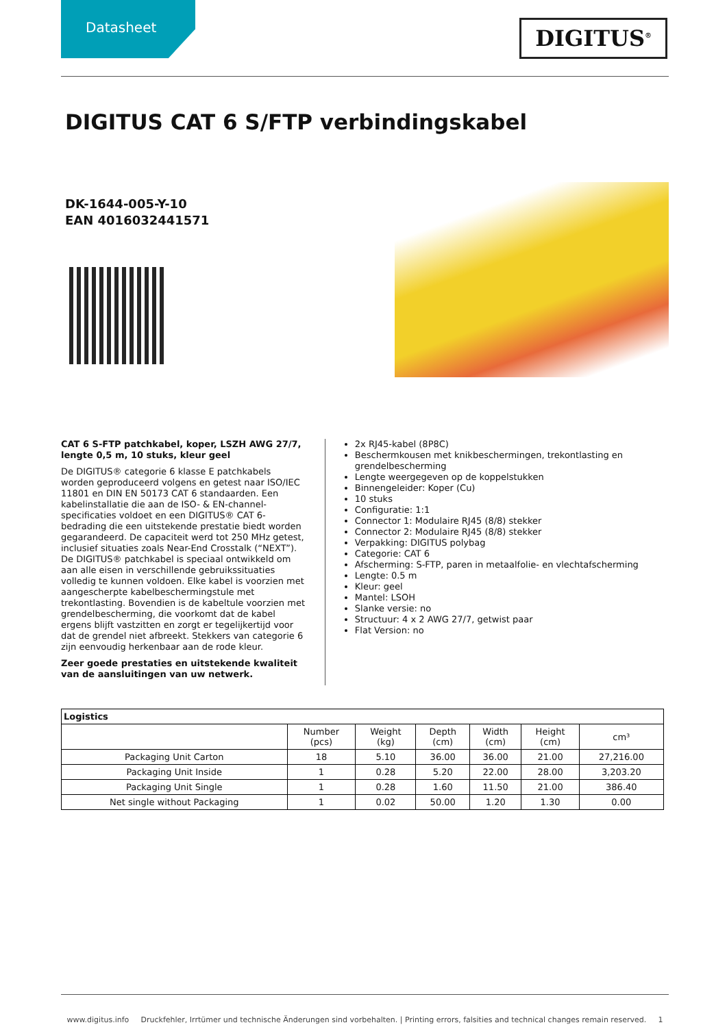Datasheet
DIGITUS<sup>®</sup>
DIGITUS CAT 6 S/FTP verbindingskabel
DK-1644-005-Y-10
EAN 4016032441571
CAT 6 S-FTP patchkabel, koper, LSZH AWG 27/7, lengte 0,5 m, 10 stuks, kleur geel
De DIGITUS® categorie 6 klasse E patchkabels worden geproduceerd volgens en getest naar ISO/IEC 11801 en DIN EN 50173 CAT 6 standaarden. Een kabelinstallatie die aan de ISO- & EN-channel-specificaties voldoet en een DIGITUS® CAT 6-bedrading die een uitstekende prestatie biedt worden gegarandeerd. De capaciteit werd tot 250 MHz getest, inclusief situaties zoals Near-End Crosstalk (“NEXT”). De DIGITUS® patchkabel is speciaal ontwikkeld om aan alle eisen in verschillende gebruikssituaties volledig te kunnen voldoen. Elke kabel is voorzien met aangescherpte kabelbeschermingstule met trekontlasting. Bovendien is de kabeltule voorzien met grendelbescherming, die voorkomt dat de kabel ergens blijft vastzitten en zorgt er tegelijkertijd voor dat de grendel niet afbreekt. Stekkers van categorie 6 zijn eenvoudig herkenbaar aan de rode kleur.
Zeer goede prestaties en uitstekende kwaliteit van de aansluitingen van uw netwerk.
2x RJ45-kabel (8P8C)
Beschermkousen met knikbeschermingen, trekontlasting en grendelbescherming
Lengte weergegeven op de koppelstukken
Binnengeleider: Koper (Cu)
10 stuks
Configuratie: 1:1
Connector 1: Modulaire RJ45 (8/8) stekker
Connector 2: Modulaire RJ45 (8/8) stekker
Verpakking: DIGITUS polybag
Categorie: CAT 6
Afscherming: S-FTP, paren in metaalfolie- en vlechtafscherming
Lengte: 0.5 m
Kleur: geel
Mantel: LSOH
Slanke versie: no
Structuur: 4 x 2 AWG 27/7, getwist paar
Flat Version: no
| Logistics | | | | | | |
| --- | --- | --- | --- | --- | --- | --- |
| | Number (pcs) | Weight (kg) | Depth (cm) | Width (cm) | Height (cm) | cm³ |
| Packaging Unit Carton | 18 | 5.10 | 36.00 | 36.00 | 21.00 | 27,216.00 |
| Packaging Unit Inside | 1 | 0.28 | 5.20 | 22.00 | 28.00 | 3,203.20 |
| Packaging Unit Single | 1 | 0.28 | 1.60 | 11.50 | 21.00 | 386.40 |
| Net single without Packaging | 1 | 0.02 | 50.00 | 1.20 | 1.30 | 0.00 |
www.digitus.info Druckfehler, Irrtümer und technische Änderungen sind vorbehalten. | Printing errors, falsities and technical changes remain reserved. 1